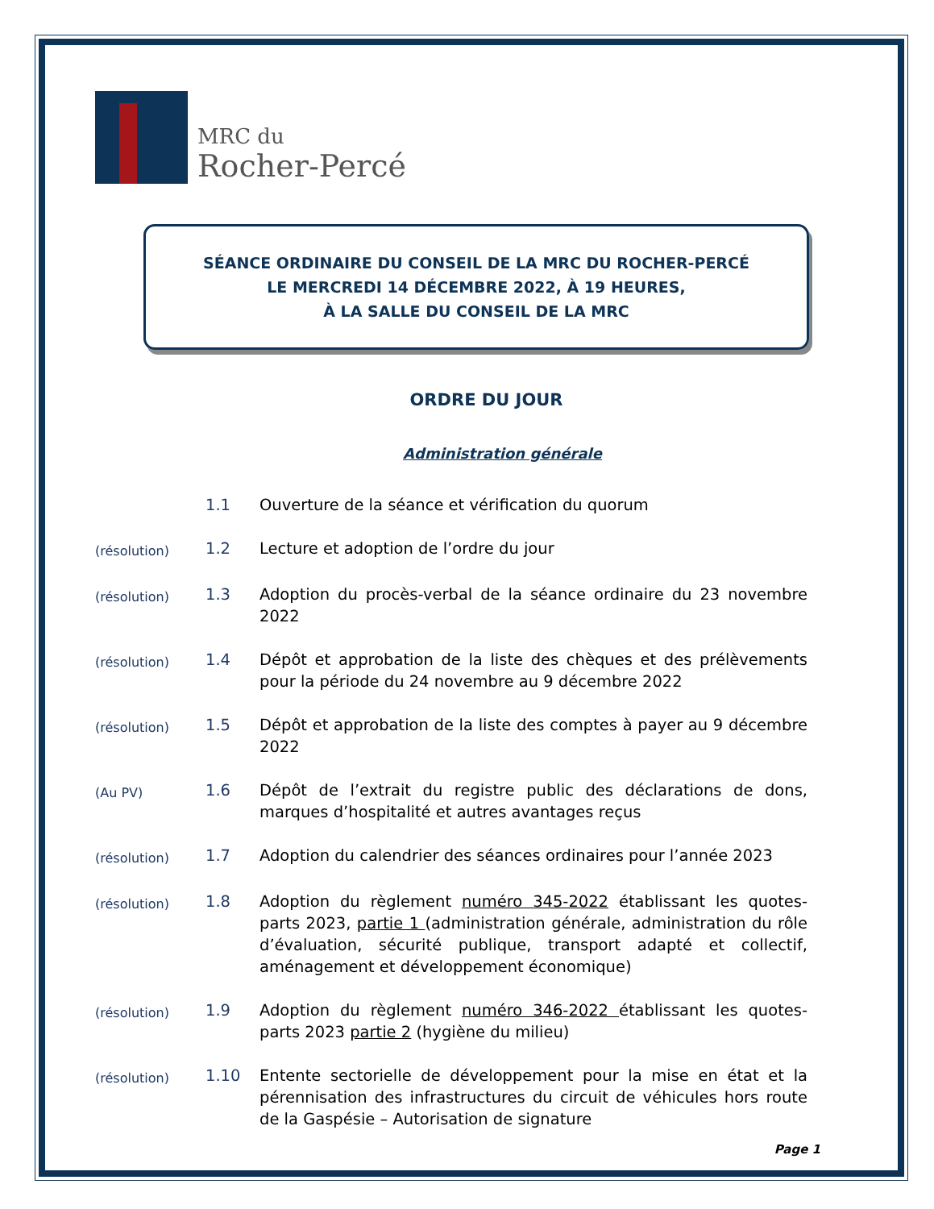MRC du
Rocher-Percé
SÉANCE ORDINAIRE DU CONSEIL DE LA MRC DU ROCHER-PERCÉ
LE MERCREDI 14 DÉCEMBRE 2022, À 19 HEURES,
À LA SALLE DU CONSEIL DE LA MRC
ORDRE DU JOUR
Administration générale
1.1 Ouverture de la séance et vérification du quorum
(résolution)
1.2 Lecture et adoption de l’ordre du jour
(résolution)
1.3 Adoption du procès-verbal de la séance ordinaire du 23 novembre 2022
(résolution)
1.4 Dépôt et approbation de la liste des chèques et des prélèvements pour la période du 24 novembre au 9 décembre 2022
(résolution)
1.5 Dépôt et approbation de la liste des comptes à payer au 9 décembre 2022
(Au PV)
1.6 Dépôt de l’extrait du registre public des déclarations de dons, marques d’hospitalité et autres avantages reçus
(résolution)
1.7 Adoption du calendrier des séances ordinaires pour l’année 2023
(résolution)
1.8 Adoption du règlement numéro 345-2022 établissant les quotes-parts 2023, partie 1 (administration générale, administration du rôle d’évaluation, sécurité publique, transport adapté et collectif, aménagement et développement économique)
(résolution)
1.9 Adoption du règlement numéro 346-2022 établissant les quotes-parts 2023 partie 2 (hygiène du milieu)
(résolution)
1.10 Entente sectorielle de développement pour la mise en état et la pérennisation des infrastructures du circuit de véhicules hors route de la Gaspésie – Autorisation de signature
Page 1